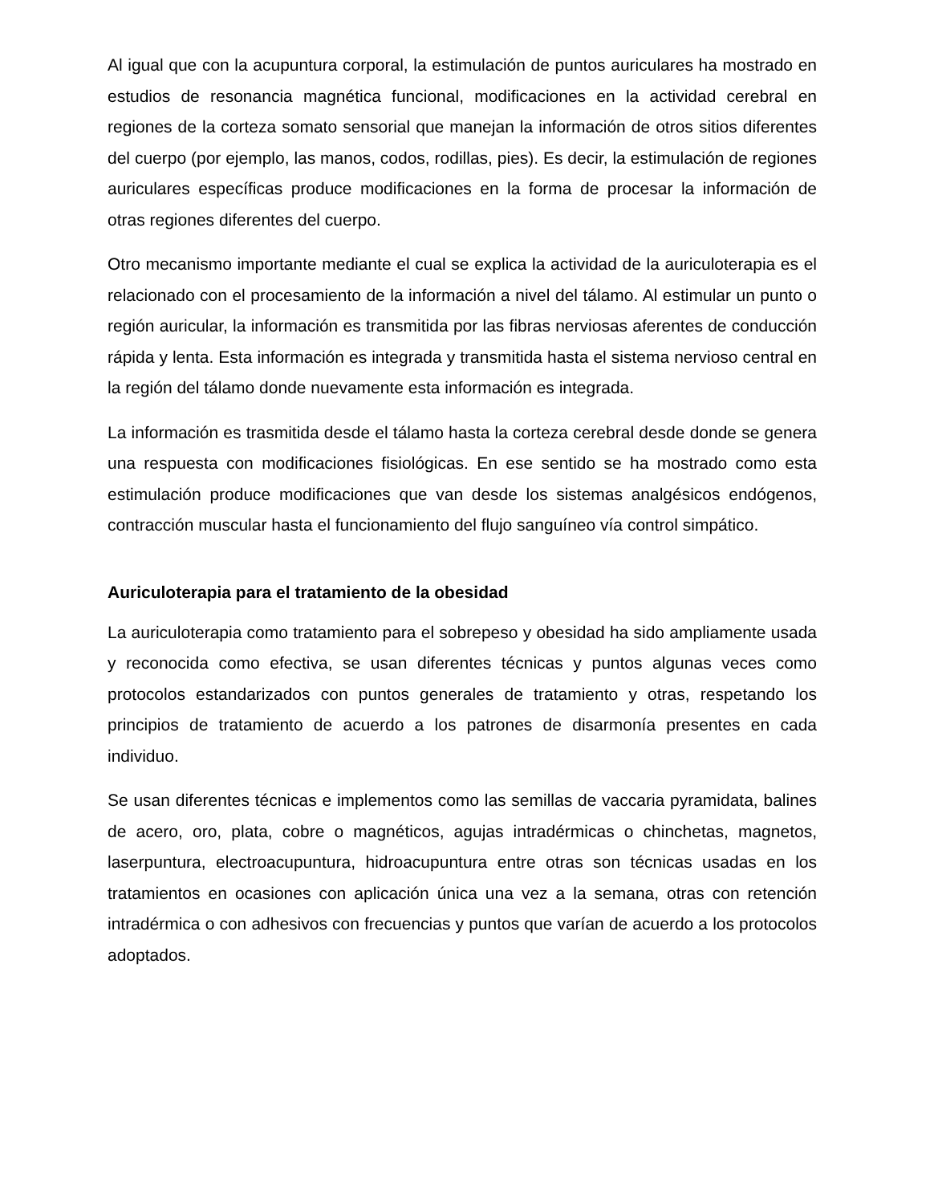Al igual que con la acupuntura corporal, la estimulación de puntos auriculares ha mostrado en estudios de resonancia magnética funcional, modificaciones en la actividad cerebral en regiones de la corteza somato sensorial que manejan la información de otros sitios diferentes del cuerpo (por ejemplo, las manos, codos, rodillas, pies). Es decir, la estimulación de regiones auriculares específicas produce modificaciones en la forma de procesar la información de otras regiones diferentes del cuerpo.
Otro mecanismo importante mediante el cual se explica la actividad de la auriculoterapia es el relacionado con el procesamiento de la información a nivel del tálamo. Al estimular un punto o región auricular, la información es transmitida por las fibras nerviosas aferentes de conducción rápida y lenta. Esta información es integrada y transmitida hasta el sistema nervioso central en la región del tálamo donde nuevamente esta información es integrada.
La información es trasmitida desde el tálamo hasta la corteza cerebral desde donde se genera una respuesta con modificaciones fisiológicas. En ese sentido se ha mostrado como esta estimulación produce modificaciones que van desde los sistemas analgésicos endógenos, contracción muscular hasta el funcionamiento del flujo sanguíneo vía control simpático.
Auriculoterapia para el tratamiento de la obesidad
La auriculoterapia como tratamiento para el sobrepeso y obesidad ha sido ampliamente usada y reconocida como efectiva, se usan diferentes técnicas y puntos algunas veces como protocolos estandarizados con puntos generales de tratamiento y otras, respetando los principios de tratamiento de acuerdo a los patrones de disarmonía presentes en cada individuo.
Se usan diferentes técnicas e implementos como las semillas de vaccaria pyramidata, balines de acero, oro, plata, cobre o magnéticos, agujas intradérmicas o chinchetas, magnetos, laserpuntura, electroacupuntura, hidroacupuntura entre otras son técnicas usadas en los tratamientos en ocasiones con aplicación única una vez a la semana, otras con retención intradérmica o con adhesivos con frecuencias y puntos que varían de acuerdo a los protocolos adoptados.